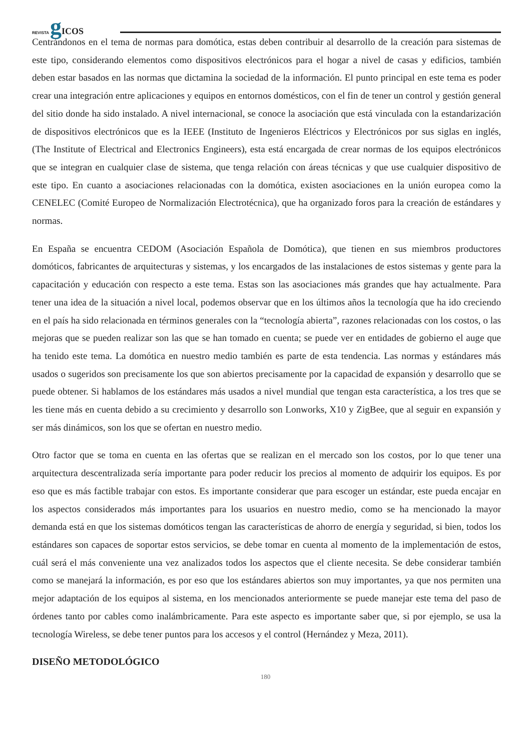REVISTA gICOS
Centrándonos en el tema de normas para domótica, estas deben contribuir al desarrollo de la creación para sistemas de este tipo, considerando elementos como dispositivos electrónicos para el hogar a nivel de casas y edificios, también deben estar basados en las normas que dictamina la sociedad de la información. El punto principal en este tema es poder crear una integración entre aplicaciones y equipos en entornos domésticos, con el fin de tener un control y gestión general del sitio donde ha sido instalado. A nivel internacional, se conoce la asociación que está vinculada con la estandarización de dispositivos electrónicos que es la IEEE (Instituto de Ingenieros Eléctricos y Electrónicos por sus siglas en inglés, (The Institute of Electrical and Electronics Engineers), esta está encargada de crear normas de los equipos electrónicos que se integran en cualquier clase de sistema, que tenga relación con áreas técnicas y que use cualquier dispositivo de este tipo. En cuanto a asociaciones relacionadas con la domótica, existen asociaciones en la unión europea como la CENELEC (Comité Europeo de Normalización Electrotécnica), que ha organizado foros para la creación de estándares y normas.
En España se encuentra CEDOM (Asociación Española de Domótica), que tienen en sus miembros productores domóticos, fabricantes de arquitecturas y sistemas, y los encargados de las instalaciones de estos sistemas y gente para la capacitación y educación con respecto a este tema. Estas son las asociaciones más grandes que hay actualmente. Para tener una idea de la situación a nivel local, podemos observar que en los últimos años la tecnología que ha ido creciendo en el país ha sido relacionada en términos generales con la “tecnología abierta”, razones relacionadas con los costos, o las mejoras que se pueden realizar son las que se han tomado en cuenta; se puede ver en entidades de gobierno el auge que ha tenido este tema. La domótica en nuestro medio también es parte de esta tendencia. Las normas y estándares más usados o sugeridos son precisamente los que son abiertos precisamente por la capacidad de expansión y desarrollo que se puede obtener. Si hablamos de los estándares más usados a nivel mundial que tengan esta característica, a los tres que se les tiene más en cuenta debido a su crecimiento y desarrollo son Lonworks, X10 y ZigBee, que al seguir en expansión y ser más dinámicos, son los que se ofertan en nuestro medio.
Otro factor que se toma en cuenta en las ofertas que se realizan en el mercado son los costos, por lo que tener una arquitectura descentralizada sería importante para poder reducir los precios al momento de adquirir los equipos. Es por eso que es más factible trabajar con estos. Es importante considerar que para escoger un estándar, este pueda encajar en los aspectos considerados más importantes para los usuarios en nuestro medio, como se ha mencionado la mayor demanda está en que los sistemas domóticos tengan las características de ahorro de energía y seguridad, si bien, todos los estándares son capaces de soportar estos servicios, se debe tomar en cuenta al momento de la implementación de estos, cuál será el más conveniente una vez analizados todos los aspectos que el cliente necesita. Se debe considerar también como se manejará la información, es por eso que los estándares abiertos son muy importantes, ya que nos permiten una mejor adaptación de los equipos al sistema, en los mencionados anteriormente se puede manejar este tema del paso de órdenes tanto por cables como inalámbricamente. Para este aspecto es importante saber que, si por ejemplo, se usa la tecnología Wireless, se debe tener puntos para los accesos y el control (Hernández y Meza, 2011).
DISEÑO METODOLÓGICO
180